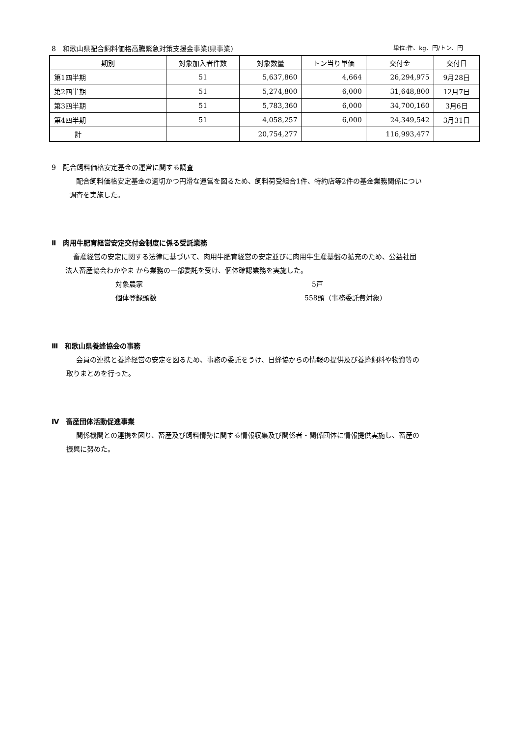8　和歌山県配合飼料価格高騰緊急対策支援金事業(県事業) 単位:件、kg、円/トン、円
| 期別 | 対象加入者件数 | 対象数量 | トン当り単価 | 交付金 | 交付日 |
| --- | --- | --- | --- | --- | --- |
| 第1四半期 | 51 | 5,637,860 | 4,664 | 26,294,975 | 9月28日 |
| 第2四半期 | 51 | 5,274,800 | 6,000 | 31,648,800 | 12月7日 |
| 第3四半期 | 51 | 5,783,360 | 6,000 | 34,700,160 | 3月6日 |
| 第4四半期 | 51 | 4,058,257 | 6,000 | 24,349,542 | 3月31日 |
| 計 | | 20,754,277 | | 116,993,477 | |
9　配合飼料価格安定基金の運営に関する調査
配合飼料価格安定基金の適切かつ円滑な運営を図るため、飼料荷受組合1件、特約店等2件の基金業務関係につい
調査を実施した。
Ⅱ　肉用牛肥育経営安定交付金制度に係る受託業務
畜産経営の安定に関する法律に基づいて、肉用牛肥育経営の安定並びに肉用牛生産基盤の拡充のため、公益社団
法人畜産協会わかやま から業務の一部委託を受け、個体確認業務を実施した。
対象農家 5戸
個体登録頭数 558頭（事務委託費対象）
Ⅲ　和歌山県養蜂協会の事務
会員の連携と養蜂経営の安定を図るため、事務の委託をうけ、日蜂協からの情報の提供及び養蜂飼料や物資等の
取りまとめを行った。
Ⅳ　畜産団体活動促進事業
関係機関との連携を図り、畜産及び飼料情勢に関する情報収集及び関係者・関係団体に情報提供実施し、畜産の
振興に努めた。